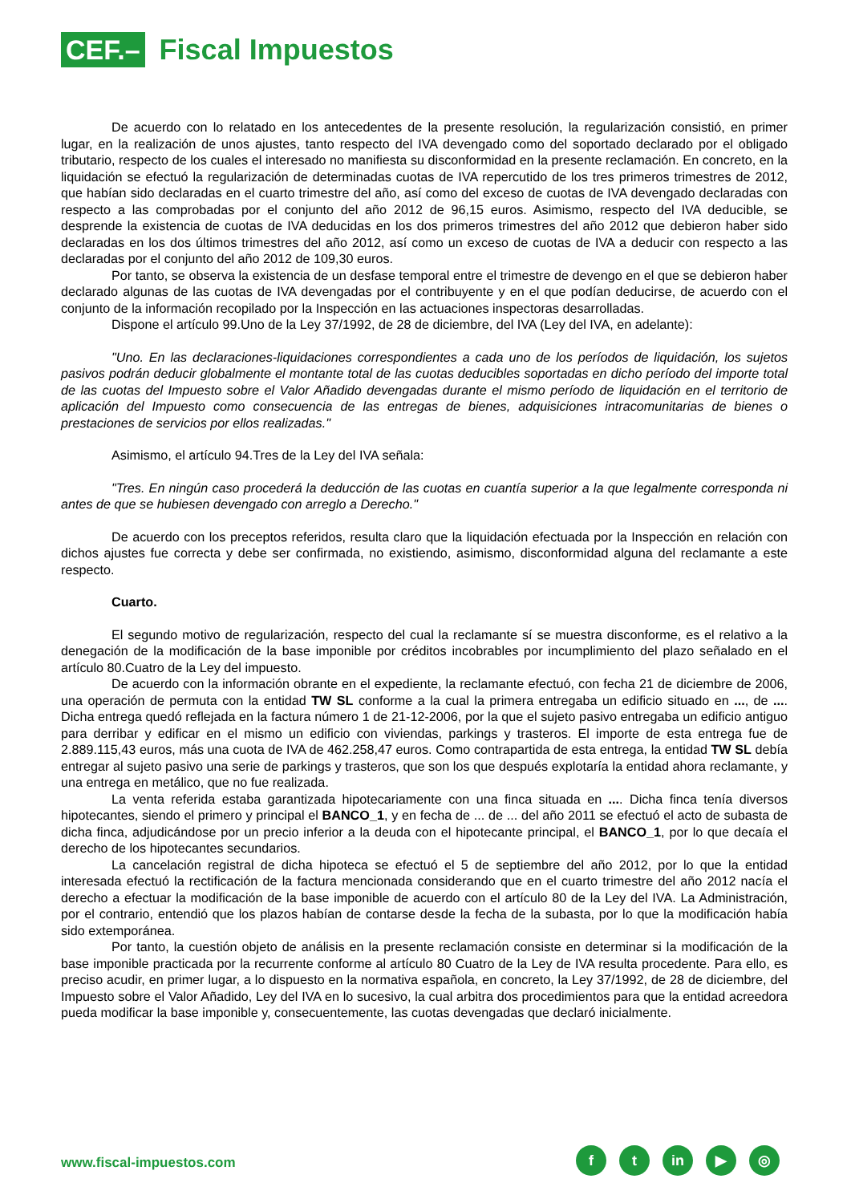CEF.– Fiscal Impuestos
De acuerdo con lo relatado en los antecedentes de la presente resolución, la regularización consistió, en primer lugar, en la realización de unos ajustes, tanto respecto del IVA devengado como del soportado declarado por el obligado tributario, respecto de los cuales el interesado no manifiesta su disconformidad en la presente reclamación. En concreto, en la liquidación se efectuó la regularización de determinadas cuotas de IVA repercutido de los tres primeros trimestres de 2012, que habían sido declaradas en el cuarto trimestre del año, así como del exceso de cuotas de IVA devengado declaradas con respecto a las comprobadas por el conjunto del año 2012 de 96,15 euros. Asimismo, respecto del IVA deducible, se desprende la existencia de cuotas de IVA deducidas en los dos primeros trimestres del año 2012 que debieron haber sido declaradas en los dos últimos trimestres del año 2012, así como un exceso de cuotas de IVA a deducir con respecto a las declaradas por el conjunto del año 2012 de 109,30 euros.
Por tanto, se observa la existencia de un desfase temporal entre el trimestre de devengo en el que se debieron haber declarado algunas de las cuotas de IVA devengadas por el contribuyente y en el que podían deducirse, de acuerdo con el conjunto de la información recopilado por la Inspección en las actuaciones inspectoras desarrolladas.
Dispone el artículo 99.Uno de la Ley 37/1992, de 28 de diciembre, del IVA (Ley del IVA, en adelante):
"Uno. En las declaraciones-liquidaciones correspondientes a cada uno de los períodos de liquidación, los sujetos pasivos podrán deducir globalmente el montante total de las cuotas deducibles soportadas en dicho período del importe total de las cuotas del Impuesto sobre el Valor Añadido devengadas durante el mismo período de liquidación en el territorio de aplicación del Impuesto como consecuencia de las entregas de bienes, adquisiciones intracomunitarias de bienes o prestaciones de servicios por ellos realizadas."
Asimismo, el artículo 94.Tres de la Ley del IVA señala:
"Tres. En ningún caso procederá la deducción de las cuotas en cuantía superior a la que legalmente corresponda ni antes de que se hubiesen devengado con arreglo a Derecho."
De acuerdo con los preceptos referidos, resulta claro que la liquidación efectuada por la Inspección en relación con dichos ajustes fue correcta y debe ser confirmada, no existiendo, asimismo, disconformidad alguna del reclamante a este respecto.
Cuarto.
El segundo motivo de regularización, respecto del cual la reclamante sí se muestra disconforme, es el relativo a la denegación de la modificación de la base imponible por créditos incobrables por incumplimiento del plazo señalado en el artículo 80.Cuatro de la Ley del impuesto.
De acuerdo con la información obrante en el expediente, la reclamante efectuó, con fecha 21 de diciembre de 2006, una operación de permuta con la entidad TW SL conforme a la cual la primera entregaba un edificio situado en ..., de .... Dicha entrega quedó reflejada en la factura número 1 de 21-12-2006, por la que el sujeto pasivo entregaba un edificio antiguo para derribar y edificar en el mismo un edificio con viviendas, parkings y trasteros. El importe de esta entrega fue de 2.889.115,43 euros, más una cuota de IVA de 462.258,47 euros. Como contrapartida de esta entrega, la entidad TW SL debía entregar al sujeto pasivo una serie de parkings y trasteros, que son los que después explotaría la entidad ahora reclamante, y una entrega en metálico, que no fue realizada.
La venta referida estaba garantizada hipotecariamente con una finca situada en .... Dicha finca tenía diversos hipotecantes, siendo el primero y principal el BANCO_1, y en fecha de ... de ... del año 2011 se efectuó el acto de subasta de dicha finca, adjudicándose por un precio inferior a la deuda con el hipotecante principal, el BANCO_1, por lo que decaía el derecho de los hipotecantes secundarios.
La cancelación registral de dicha hipoteca se efectuó el 5 de septiembre del año 2012, por lo que la entidad interesada efectuó la rectificación de la factura mencionada considerando que en el cuarto trimestre del año 2012 nacía el derecho a efectuar la modificación de la base imponible de acuerdo con el artículo 80 de la Ley del IVA. La Administración, por el contrario, entendió que los plazos habían de contarse desde la fecha de la subasta, por lo que la modificación había sido extemporánea.
Por tanto, la cuestión objeto de análisis en la presente reclamación consiste en determinar si la modificación de la base imponible practicada por la recurrente conforme al artículo 80 Cuatro de la Ley de IVA resulta procedente. Para ello, es preciso acudir, en primer lugar, a lo dispuesto en la normativa española, en concreto, la Ley 37/1992, de 28 de diciembre, del Impuesto sobre el Valor Añadido, Ley del IVA en lo sucesivo, la cual arbitra dos procedimientos para que la entidad acreedora pueda modificar la base imponible y, consecuentemente, las cuotas devengadas que declaró inicialmente.
www.fiscal-impuestos.com
f t in ▶ ◎